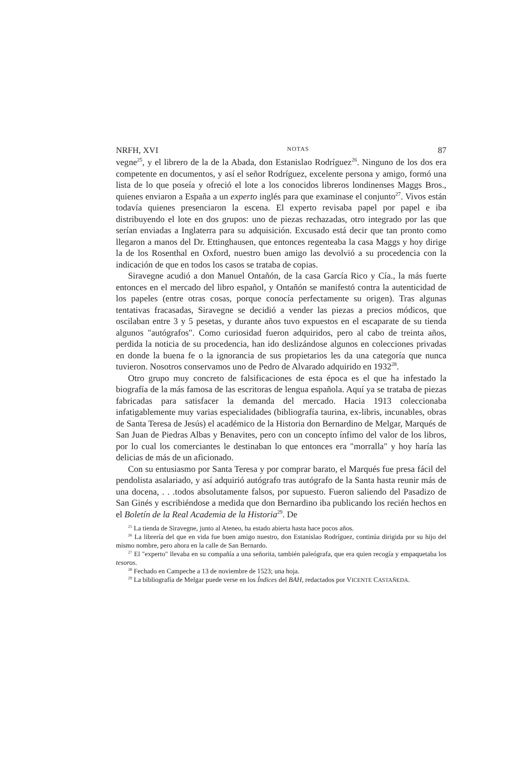NRFH, XVI NOTAS 87
vegne<sup>25</sup>, y el librero de la de la Abada, don Estanislao Rodríguez<sup>26</sup>. Ninguno de los dos era competente en documentos, y así el señor Rodríguez, excelente persona y amigo, formó una lista de lo que poseía y ofreció el lote a los conocidos libreros londinenses Maggs Bros., quienes enviaron a España a un experto inglés para que examinase el conjunto<sup>27</sup>. Vivos están todavía quienes presenciaron la escena. El experto revisaba papel por papel e iba distribuyendo el lote en dos grupos: uno de piezas rechazadas, otro integrado por las que serían enviadas a Inglaterra para su adquisición. Excusado está decir que tan pronto como llegaron a manos del Dr. Ettinghausen, que entonces regenteaba la casa Maggs y hoy dirige la de los Rosenthal en Oxford, nuestro buen amigo las devolvió a su procedencia con la indicación de que en todos los casos se trataba de copias.
Siravegne acudió a don Manuel Ontañón, de la casa García Rico y Cía., la más fuerte entonces en el mercado del libro español, y Ontañón se manifestó contra la autenticidad de los papeles (entre otras cosas, porque conocía perfectamente su origen). Tras algunas tentativas fracasadas, Siravegne se decidió a vender las piezas a precios módicos, que oscilaban entre 3 y 5 pesetas, y durante años tuvo expuestos en el escaparate de su tienda algunos "autógrafos". Como curiosidad fueron adquiridos, pero al cabo de treinta años, perdida la noticia de su procedencia, han ido deslizándose algunos en colecciones privadas en donde la buena fe o la ignorancia de sus propietarios les da una categoría que nunca tuvieron. Nosotros conservamos uno de Pedro de Alvarado adquirido en 1932<sup>28</sup>.
Otro grupo muy concreto de falsificaciones de esta época es el que ha infestado la biografía de la más famosa de las escritoras de lengua española. Aquí ya se trataba de piezas fabricadas para satisfacer la demanda del mercado. Hacia 1913 coleccionaba infatigablemente muy varias especialidades (bibliografía taurina, ex-libris, incunables, obras de Santa Teresa de Jesús) el académico de la Historia don Bernardino de Melgar, Marqués de San Juan de Piedras Albas y Benavites, pero con un concepto ínfimo del valor de los libros, por lo cual los comerciantes le destinaban lo que entonces era "morralla" y hoy haría las delicias de más de un aficionado.
Con su entusiasmo por Santa Teresa y por comprar barato, el Marqués fue presa fácil del pendolista asalariado, y así adquirió autógrafo tras autógrafo de la Santa hasta reunir más de una docena, . . .todos absolutamente falsos, por supuesto. Fueron saliendo del Pasadizo de San Ginés y escribiéndose a medida que don Bernardino iba publicando los recién hechos en el Boletín de la Real Academia de la Historia<sup>29</sup>. De
<sup>25</sup> La tienda de Siravegne, junto al Ateneo, ha estado abierta hasta hace pocos años.
<sup>26</sup> La librería del que en vida fue buen amigo nuestro, don Estanislao Rodríguez, continúa dirigida por su hijo del mismo nombre, pero ahora en la calle de San Bernardo.
<sup>27</sup> El "experto" llevaba en su compañía a una señorita, también paleógrafa, que era quien recogía y empaquetaba los tesoros.
<sup>28</sup> Fechado en Campeche a 13 de noviembre de 1523; una hoja.
<sup>29</sup> La bibliografía de Melgar puede verse en los Índices del BAH, redactados por VICENTE CASTAÑEDA.